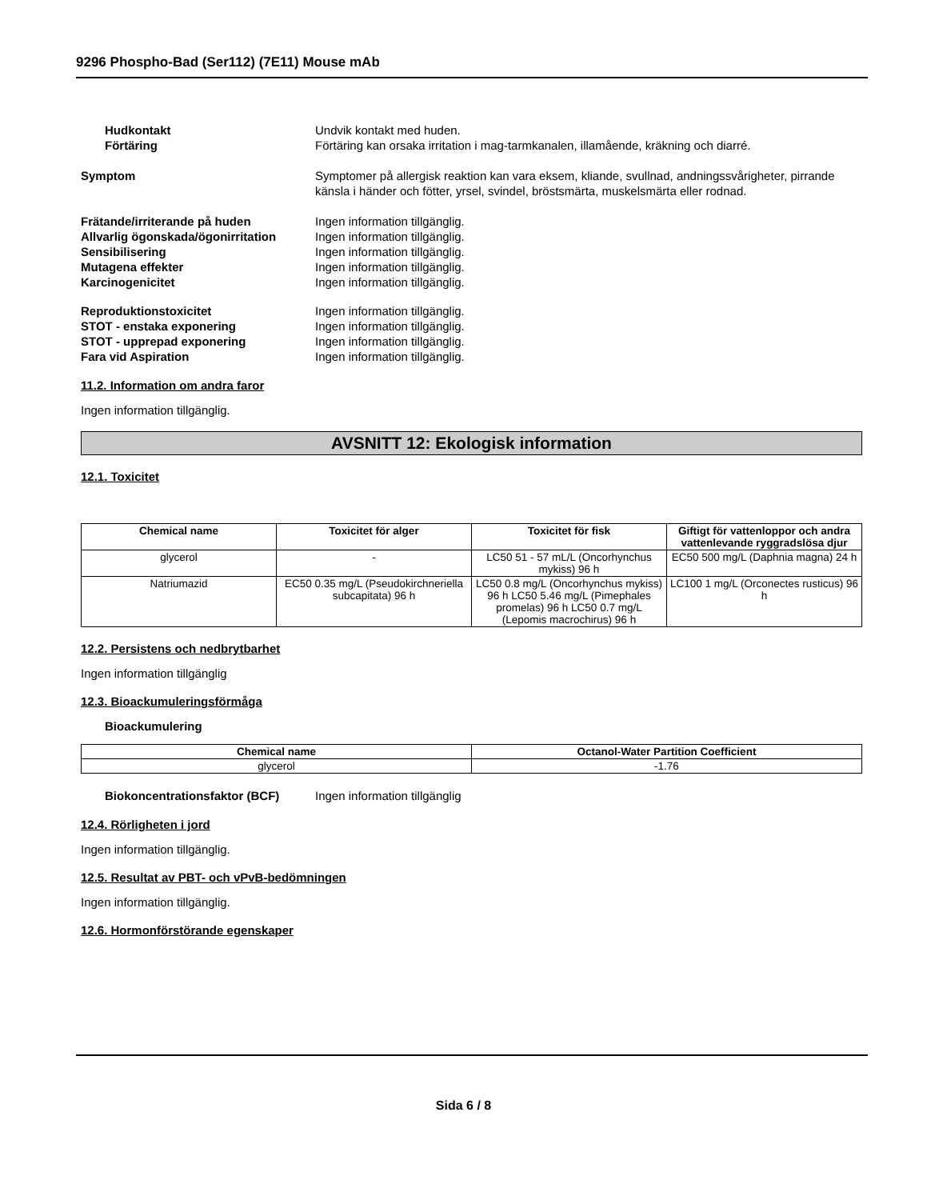9296 Phospho-Bad (Ser112) (7E11) Mouse mAb
Hudkontakt Undvik kontakt med huden.
Förtäring Förtäring kan orsaka irritation i mag-tarmkanalen, illamående, kräkning och diarré.
Symptom Symptomer på allergisk reaktion kan vara eksem, kliande, svullnad, andningssvårigheter, pirrande känsla i händer och fötter, yrsel, svindel, bröstsmärta, muskelsmärta eller rodnad.
Frätande/irriterande på huden Ingen information tillgänglig.
Allvarlig ögonskada/ögonirritation
Ingen information tillgänglig.
Sensibilisering Ingen information tillgänglig.
Mutagena effekter Ingen information tillgänglig.
Karcinogenicitet Ingen information tillgänglig.
Reproduktionstoxicitet Ingen information tillgänglig.
STOT - enstaka exponering Ingen information tillgänglig.
STOT - upprepad exponering Ingen information tillgänglig.
Fara vid Aspiration Ingen information tillgänglig.
11.2. Information om andra faror
Ingen information tillgänglig.
AVSNITT 12: Ekologisk information
12.1. Toxicitet
| Chemical name | Toxicitet för alger | Toxicitet för fisk | Giftigt för vattenloppor och andra vattenlevande ryggradslösa djur |
| --- | --- | --- | --- |
| glycerol | - | LC50 51 - 57 mL/L (Oncorhynchus mykiss) 96 h | EC50 500 mg/L (Daphnia magna) 24 h |
| Natriumazid | EC50 0.35 mg/L (Pseudokirchneriella subcapitata) 96 h | LC50 0.8 mg/L (Oncorhynchus mykiss) 96 h LC50 5.46 mg/L (Pimephales promelas) 96 h LC50 0.7 mg/L (Lepomis macrochirus) 96 h | LC100 1 mg/L (Orconectes rusticus) 96 h |
12.2. Persistens och nedbrytbarhet
Ingen information tillgänglig
12.3. Bioackumuleringsförmåga
Bioackumulering
| Chemical name | Octanol-Water Partition Coefficient |
| --- | --- |
| glycerol | -1.76 |
Biokoncentrationsfaktor (BCF) Ingen information tillgänglig
12.4. Rörligheten i jord
Ingen information tillgänglig.
12.5. Resultat av PBT- och vPvB-bedömningen
Ingen information tillgänglig.
12.6. Hormonförstörande egenskaper
Sida 6 / 8